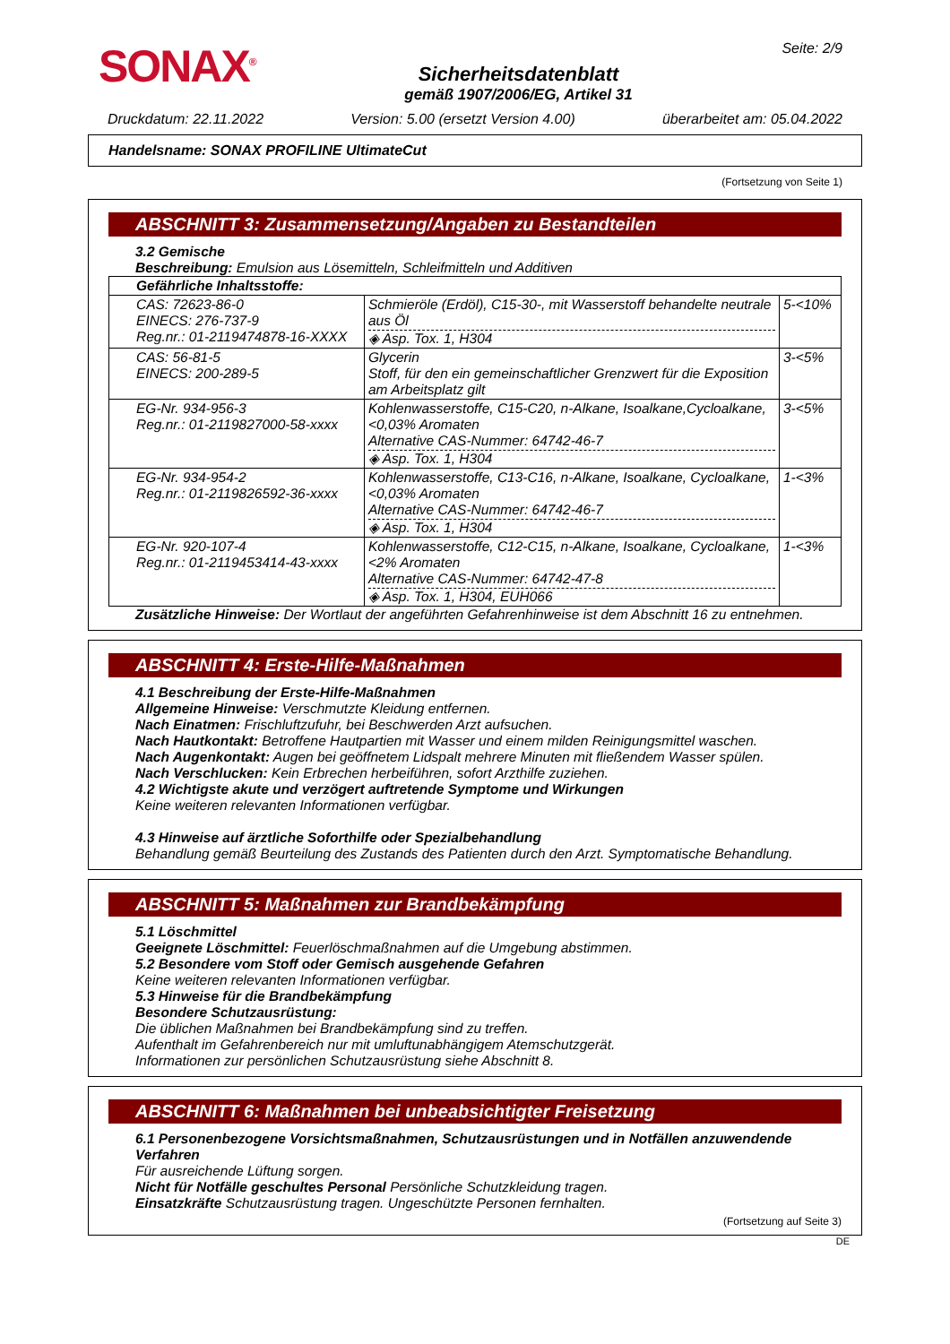SONAX<sup>®</sup>
Sicherheitsdatenblatt
gemäß 1907/2006/EG, Artikel 31
Seite: 2/9
Druckdatum: 22.11.2022 Version: 5.00 (ersetzt Version 4.00) überarbeitet am: 05.04.2022
Handelsname: SONAX PROFILINE UltimateCut
(Fortsetzung von Seite 1)
ABSCHNITT 3: Zusammensetzung/Angaben zu Bestandteilen
3.2 Gemische
Beschreibung: Emulsion aus Lösemitteln, Schleifmitteln und Additiven
| Gefährliche Inhaltsstoffe: | | |
| --- | --- | --- |
| CAS: 72623-86-0 EINECS: 276-737-9 Reg.nr.: 01-2119474878-16-XXXX | Schmieröle (Erdöl), C15-30-, mit Wasserstoff behandelte neutrale aus Öl ◈ Asp. Tox. 1, H304 | 5-<10% |
| CAS: 56-81-5 EINECS: 200-289-5 | Glycerin Stoff, für den ein gemeinschaftlicher Grenzwert für die Exposition am Arbeitsplatz gilt | 3-<5% |
| EG-Nr. 934-956-3 Reg.nr.: 01-2119827000-58-xxxx | Kohlenwasserstoffe, C15-C20, n-Alkane, Isoalkane,Cycloalkane, <0,03% Aromaten Alternative CAS-Nummer: 64742-46-7 ◈ Asp. Tox. 1, H304 | 3-<5% |
| EG-Nr. 934-954-2 Reg.nr.: 01-2119826592-36-xxxx | Kohlenwasserstoffe, C13-C16, n-Alkane, Isoalkane, Cycloalkane, <0,03% Aromaten Alternative CAS-Nummer: 64742-46-7 ◈ Asp. Tox. 1, H304 | 1-<3% |
| EG-Nr. 920-107-4 Reg.nr.: 01-2119453414-43-xxxx | Kohlenwasserstoffe, C12-C15, n-Alkane, Isoalkane, Cycloalkane, <2% Aromaten Alternative CAS-Nummer: 64742-47-8 ◈ Asp. Tox. 1, H304, EUH066 | 1-<3% |
Zusätzliche Hinweise: Der Wortlaut der angeführten Gefahrenhinweise ist dem Abschnitt 16 zu entnehmen.
ABSCHNITT 4: Erste-Hilfe-Maßnahmen
4.1 Beschreibung der Erste-Hilfe-Maßnahmen
Allgemeine Hinweise: Verschmutzte Kleidung entfernen.
Nach Einatmen: Frischluftzufuhr, bei Beschwerden Arzt aufsuchen.
Nach Hautkontakt: Betroffene Hautpartien mit Wasser und einem milden Reinigungsmittel waschen.
Nach Augenkontakt: Augen bei geöffnetem Lidspalt mehrere Minuten mit fließendem Wasser spülen.
Nach Verschlucken: Kein Erbrechen herbeiführen, sofort Arzthilfe zuziehen.
4.2 Wichtigste akute und verzögert auftretende Symptome und Wirkungen
Keine weiteren relevanten Informationen verfügbar.
4.3 Hinweise auf ärztliche Soforthilfe oder Spezialbehandlung
Behandlung gemäß Beurteilung des Zustands des Patienten durch den Arzt. Symptomatische Behandlung.
ABSCHNITT 5: Maßnahmen zur Brandbekämpfung
5.1 Löschmittel
Geeignete Löschmittel: Feuerlöschmaßnahmen auf die Umgebung abstimmen.
5.2 Besondere vom Stoff oder Gemisch ausgehende Gefahren
Keine weiteren relevanten Informationen verfügbar.
5.3 Hinweise für die Brandbekämpfung
Besondere Schutzausrüstung:
Die üblichen Maßnahmen bei Brandbekämpfung sind zu treffen.
Aufenthalt im Gefahrenbereich nur mit umluftunabhängigem Atemschutzgerät.
Informationen zur persönlichen Schutzausrüstung siehe Abschnitt 8.
ABSCHNITT 6: Maßnahmen bei unbeabsichtigter Freisetzung
6.1 Personenbezogene Vorsichtsmaßnahmen, Schutzausrüstungen und in Notfällen anzuwendende Verfahren
Für ausreichende Lüftung sorgen.
Nicht für Notfälle geschultes Personal Persönliche Schutzkleidung tragen.
Einsatzkräfte Schutzausrüstung tragen. Ungeschützte Personen fernhalten.
(Fortsetzung auf Seite 3)
DE